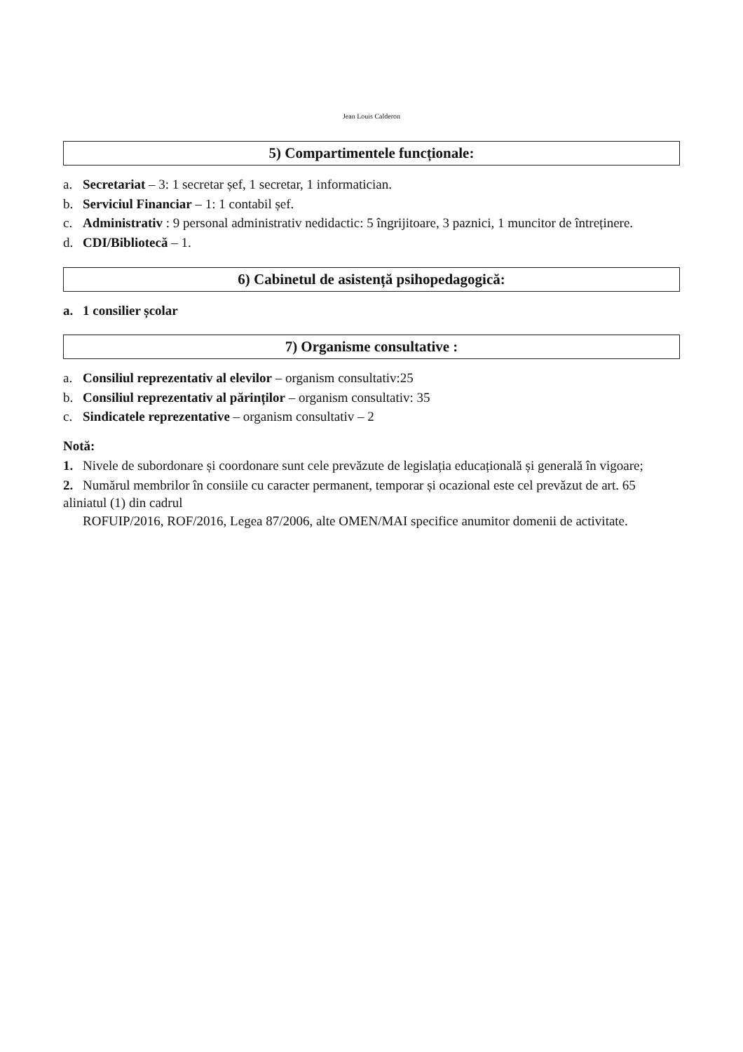Jean Louis Calderon
5) Compartimentele funcționale:
a. Secretariat – 3: 1 secretar șef, 1 secretar, 1 informatician.
b. Serviciul Financiar – 1: 1 contabil șef.
c. Administrativ : 9 personal administrativ nedidactic: 5 îngrijitoare, 3 paznici, 1 muncitor de întreținere.
d. CDI/Bibliotecă – 1.
6) Cabinetul de asistență psihopedagogică:
a. 1 consilier școlar
7) Organisme consultative :
a. Consiliul reprezentativ al elevilor – organism consultativ:25
b. Consiliul reprezentativ al părinților – organism consultativ: 35
c. Sindicatele reprezentative – organism consultativ – 2
Notă:
1. Nivele de subordonare și coordonare sunt cele prevăzute de legislația educațională și generală în vigoare;
2. Numărul membrilor în consiile cu caracter permanent, temporar și ocazional este cel prevăzut de art. 65 aliniatul (1) din cadrul
ROFUIP/2016, ROF/2016, Legea 87/2006, alte OMEN/MAI specifice anumitor domenii de activitate.